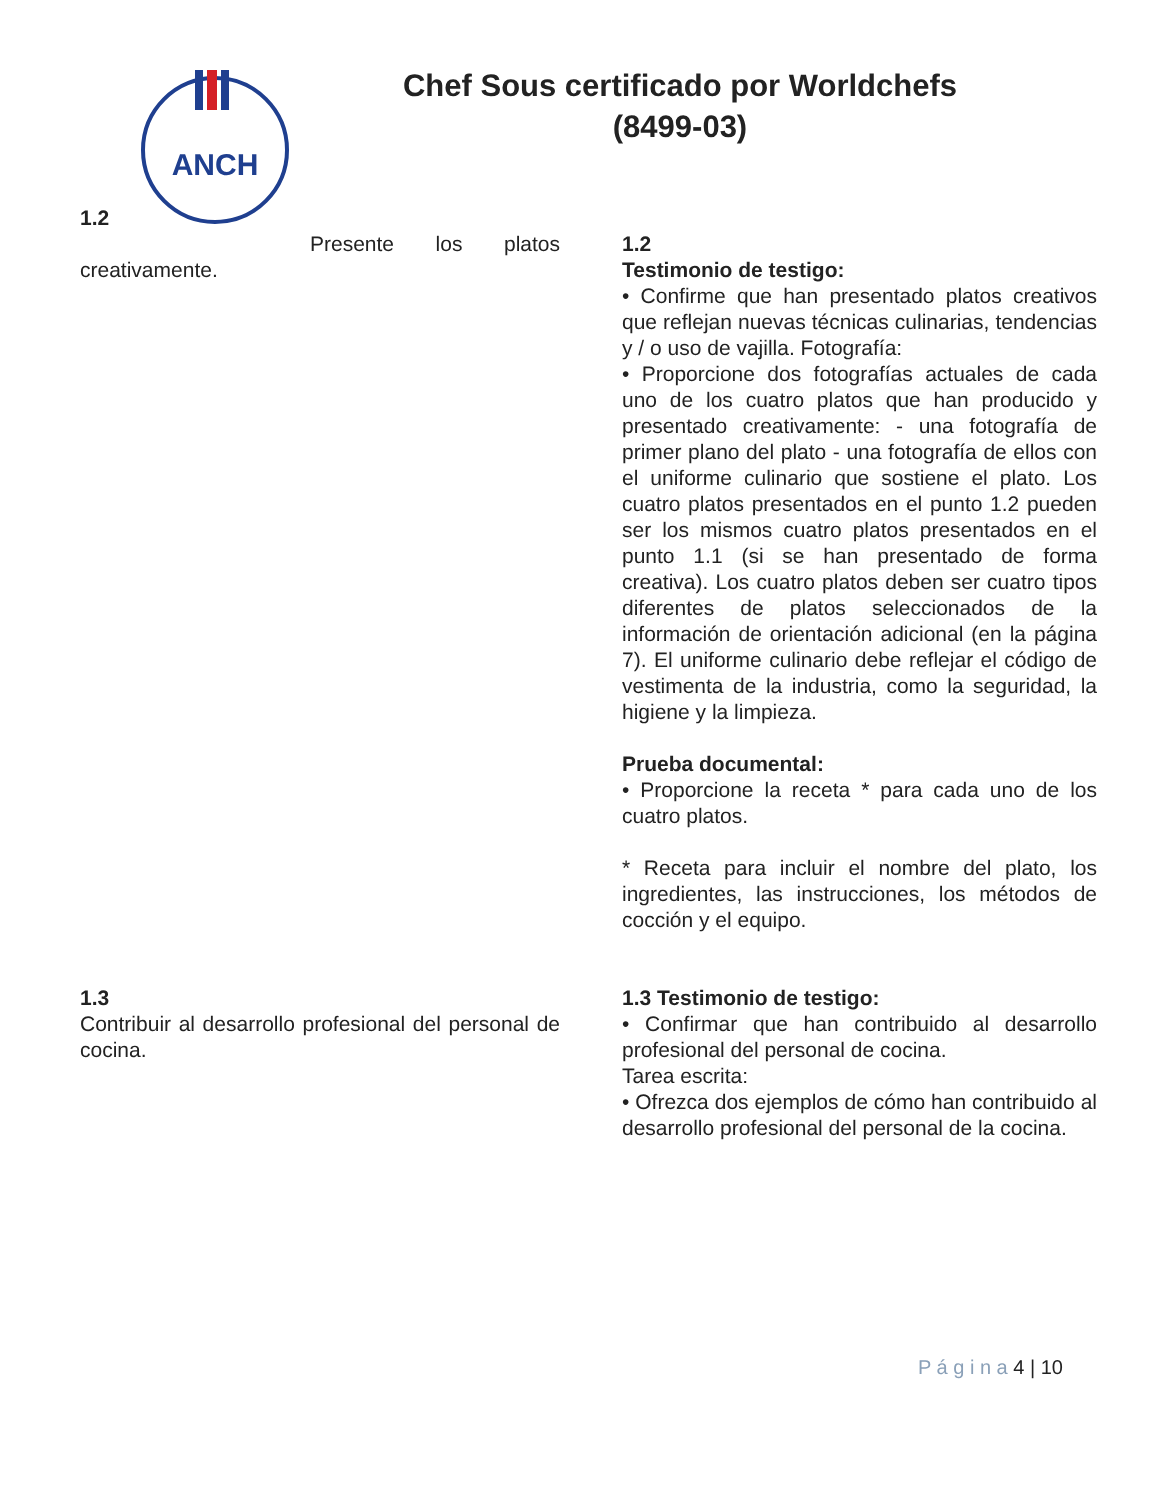ANCH
Chef Sous certificado por Worldchefs (8499-03)
1.2
Presente los platos creativamente.
1.2
Testimonio de testigo:
• Confirme que han presentado platos creativos que reflejan nuevas técnicas culinarias, tendencias y / o uso de vajilla. Fotografía:
• Proporcione dos fotografías actuales de cada uno de los cuatro platos que han producido y presentado creativamente: - una fotografía de primer plano del plato - una fotografía de ellos con el uniforme culinario que sostiene el plato. Los cuatro platos presentados en el punto 1.2 pueden ser los mismos cuatro platos presentados en el punto 1.1 (si se han presentado de forma creativa). Los cuatro platos deben ser cuatro tipos diferentes de platos seleccionados de la información de orientación adicional (en la página 7). El uniforme culinario debe reflejar el código de vestimenta de la industria, como la seguridad, la higiene y la limpieza.
Prueba documental:
• Proporcione la receta * para cada uno de los cuatro platos.
* Receta para incluir el nombre del plato, los ingredientes, las instrucciones, los métodos de cocción y el equipo.
1.3
Contribuir al desarrollo profesional del personal de cocina.
1.3 Testimonio de testigo:
• Confirmar que han contribuido al desarrollo profesional del personal de cocina.
Tarea escrita:
• Ofrezca dos ejemplos de cómo han contribuido al desarrollo profesional del personal de la cocina.
P á g i n a 4 | 10